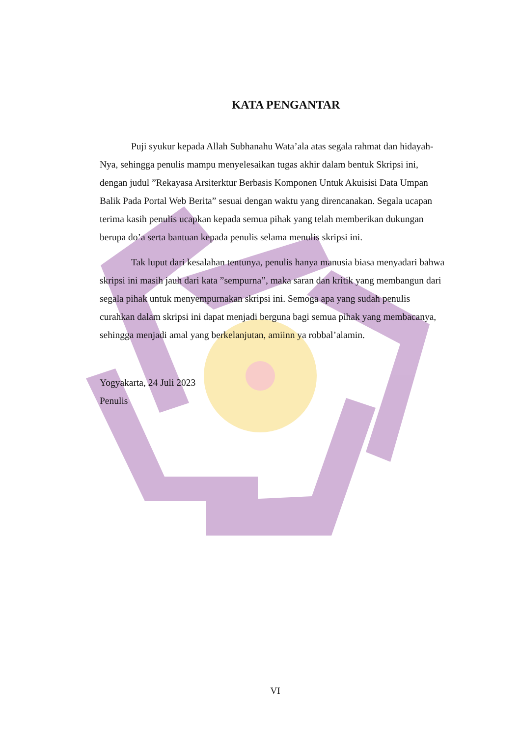KATA PENGANTAR
Puji syukur kepada Allah Subhanahu Wata’ala atas segala rahmat dan hidayah-Nya, sehingga penulis mampu menyelesaikan tugas akhir dalam bentuk Skripsi ini, dengan judul ”Rekayasa Arsiterktur Berbasis Komponen Untuk Akuisisi Data Umpan Balik Pada Portal Web Berita” sesuai dengan waktu yang direncanakan. Segala ucapan terima kasih penulis ucapkan kepada semua pihak yang telah memberikan dukungan berupa do’a serta bantuan kepada penulis selama menulis skripsi ini.
Tak luput dari kesalahan tentunya, penulis hanya manusia biasa menyadari bahwa skripsi ini masih jauh dari kata ”sempurna”, maka saran dan kritik yang membangun dari segala pihak untuk menyempurnakan skripsi ini. Semoga apa yang sudah penulis curahkan dalam skripsi ini dapat menjadi berguna bagi semua pihak yang membacanya, sehingga menjadi amal yang berkelanjutan, amiinn ya robbal’alamin.
Yogyakarta, 24 Juli 2023
Penulis
VI